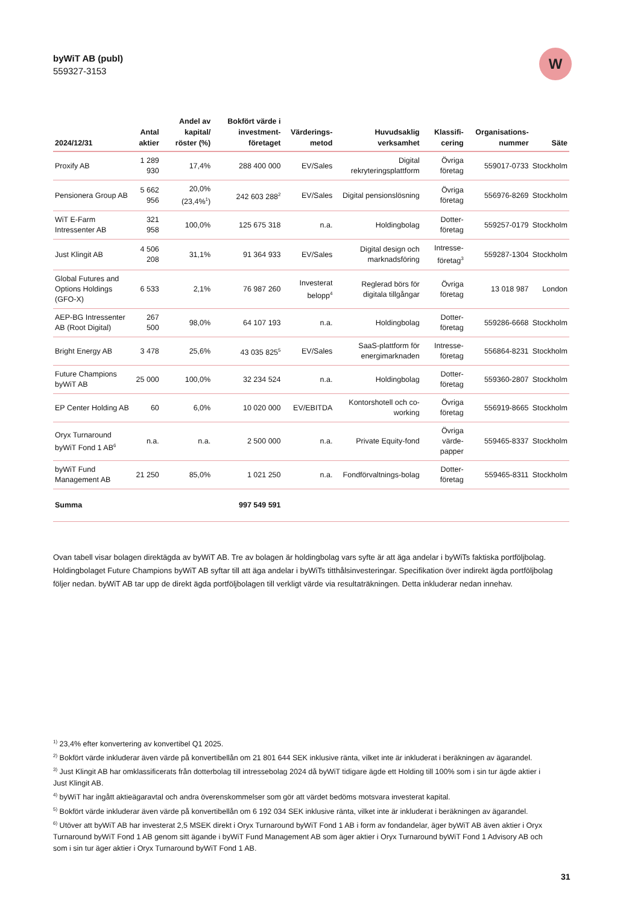byWiT AB (publ)
559327-3153
W
| 2024/12/31 | Antal aktier | Andel av kapital/ röster (%) | Bokfört värde i investment-företaget | Värderings-metod | Huvudsaklig verksamhet | Klassifi-cering | Organisations-nummer | Säte |
| --- | --- | --- | --- | --- | --- | --- | --- | --- |
| Proxify AB | 1 289 930 | 17,4% | 288 400 000 | EV/Sales | Digital rekryteringsplattform | Övriga företag | 559017-0733 | Stockholm |
| Pensionera Group AB | 5 662 956 | 20,0% (23,4%<sup>1</sup>) | 242 603 288<sup>2</sup> | EV/Sales | Digital pensionslösning | Övriga företag | 556976-8269 | Stockholm |
| WiT E-Farm Intressenter AB | 321 958 | 100,0% | 125 675 318 | n.a. | Holdingbolag | Dotter-företag | 559257-0179 | Stockholm |
| Just Klingit AB | 4 506 208 | 31,1% | 91 364 933 | EV/Sales | Digital design och marknadsföring | Intresse-företag<sup>3</sup> | 559287-1304 | Stockholm |
| Global Futures and Options Holdings (GFO-X) | 6 533 | 2,1% | 76 987 260 | Investerat belopp<sup>4</sup> | Reglerad börs för digitala tillgångar | Övriga företag | 13 018 987 | London |
| AEP-BG Intressenter AB (Root Digital) | 267 500 | 98,0% | 64 107 193 | n.a. | Holdingbolag | Dotter-företag | 559286-6668 | Stockholm |
| Bright Energy AB | 3 478 | 25,6% | 43 035 825<sup>5</sup> | EV/Sales | SaaS-plattform för energimarknaden | Intresse-företag | 556864-8231 | Stockholm |
| Future Champions byWiT AB | 25 000 | 100,0% | 32 234 524 | n.a. | Holdingbolag | Dotter-företag | 559360-2807 | Stockholm |
| EP Center Holding AB | 60 | 6,0% | 10 020 000 | EV/EBITDA | Kontorshotell och co-working | Övriga företag | 556919-8665 | Stockholm |
| Oryx Turnaround byWiT Fond 1 AB<sup>6</sup> | n.a. | n.a. | 2 500 000 | n.a. | Private Equity-fond | Övriga värde-papper | 559465-8337 | Stockholm |
| byWiT Fund Management AB | 21 250 | 85,0% | 1 021 250 | n.a. | Fondförvaltnings-bolag | Dotter-företag | 559465-8311 | Stockholm |
| Summa | | | 997 549 591 | | | | | |
Ovan tabell visar bolagen direktägda av byWiT AB. Tre av bolagen är holdingbolag vars syfte är att äga andelar i byWiTs faktiska portföljbolag. Holdingbolaget Future Champions byWiT AB syftar till att äga andelar i byWiTs titthålsinvesteringar. Specifikation över indirekt ägda portföljbolag följer nedan. byWiT AB tar upp de direkt ägda portföljbolagen till verkligt värde via resultaträkningen. Detta inkluderar nedan innehav.
<sup>1)</sup> 23,4% efter konvertering av konvertibel Q1 2025.
<sup>2)</sup> Bokfört värde inkluderar även värde på konvertibellån om 21 801 644 SEK inklusive ränta, vilket inte är inkluderat i beräkningen av ägarandel.
<sup>3)</sup> Just Klingit AB har omklassificerats från dotterbolag till intressebolag 2024 då byWiT tidigare ägde ett Holding till 100% som i sin tur ägde aktier i Just Klingit AB.
<sup>4)</sup> byWiT har ingått aktieägaravtal och andra överenskommelser som gör att värdet bedöms motsvara investerat kapital.
<sup>5)</sup> Bokfört värde inkluderar även värde på konvertibellån om 6 192 034 SEK inklusive ränta, vilket inte är inkluderat i beräkningen av ägarandel.
<sup>6)</sup> Utöver att byWiT AB har investerat 2,5 MSEK direkt i Oryx Turnaround byWiT Fond 1 AB i form av fondandelar, äger byWiT AB även aktier i Oryx Turnaround byWiT Fond 1 AB genom sitt ägande i byWiT Fund Management AB som äger aktier i Oryx Turnaround byWiT Fond 1 Advisory AB och som i sin tur äger aktier i Oryx Turnaround byWiT Fond 1 AB.
31